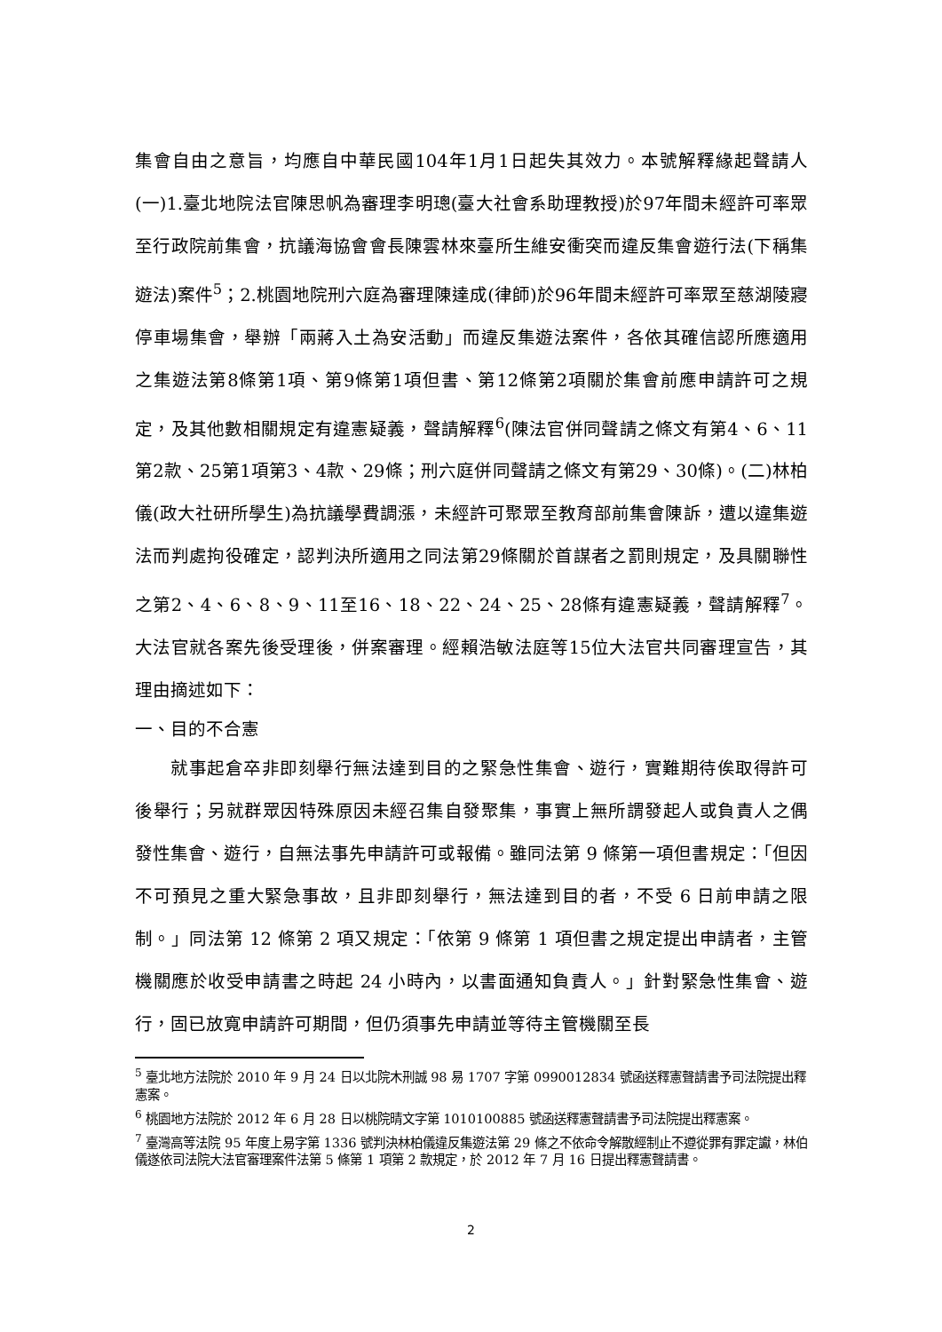集會自由之意旨，均應自中華民國104年1月1日起失其效力。本號解釋緣起聲請人(一)1.臺北地院法官陳思帆為審理李明璁(臺大社會系助理教授)於97年間未經許可率眾至行政院前集會，抗議海協會會長陳雲林來臺所生維安衝突而違反集會遊行法(下稱集遊法)案件<sup>5</sup>；2.桃園地院刑六庭為審理陳達成(律師)於96年間未經許可率眾至慈湖陵寢停車場集會，舉辦「兩蔣入土為安活動」而違反集遊法案件，各依其確信認所應適用之集遊法第8條第1項、第9條第1項但書、第12條第2項關於集會前應申請許可之規定，及其他數相關規定有違憲疑義，聲請解釋<sup>6</sup>(陳法官併同聲請之條文有第4、6、11第2款、25第1項第3、4款、29條；刑六庭併同聲請之條文有第29、30條)。(二)林柏儀(政大社研所學生)為抗議學費調漲，未經許可聚眾至教育部前集會陳訴，遭以違集遊法而判處拘役確定，認判決所適用之同法第29條關於首謀者之罰則規定，及具關聯性之第2、4、6、8、9、11至16、18、22、24、25、28條有違憲疑義，聲請解釋<sup>7</sup>。大法官就各案先後受理後，併案審理。經賴浩敏法庭等15位大法官共同審理宣告，其理由摘述如下：
一、目的不合憲
就事起倉卒非即刻舉行無法達到目的之緊急性集會、遊行，實難期待俟取得許可後舉行；另就群眾因特殊原因未經召集自發聚集，事實上無所謂發起人或負責人之偶發性集會、遊行，自無法事先申請許可或報備。雖同法第 9 條第一項但書規定：「但因不可預見之重大緊急事故，且非即刻舉行，無法達到目的者，不受 6 日前申請之限制。」同法第 12 條第 2 項又規定：「依第 9 條第 1 項但書之規定提出申請者，主管機關應於收受申請書之時起 24 小時內，以書面通知負責人。」針對緊急性集會、遊行，固已放寬申請許可期間，但仍須事先申請並等待主管機關至長
<sup>5</sup> 臺北地方法院於 2010 年 9 月 24 日以北院木刑誠 98 易 1707 字第 0990012834 號函送釋憲聲請書予司法院提出釋憲案。
<sup>6</sup> 桃園地方法院於 2012 年 6 月 28 日以桃院晴文字第 1010100885 號函送釋憲聲請書予司法院提出釋憲案。
<sup>7</sup> 臺灣高等法院 95 年度上易字第 1336 號判決林柏儀違反集遊法第 29 條之不依命令解散經制止不遵從罪有罪定讞，林伯儀遂依司法院大法官審理案件法第 5 條第 1 項第 2 款規定，於 2012 年 7 月 16 日提出釋憲聲請書。
2